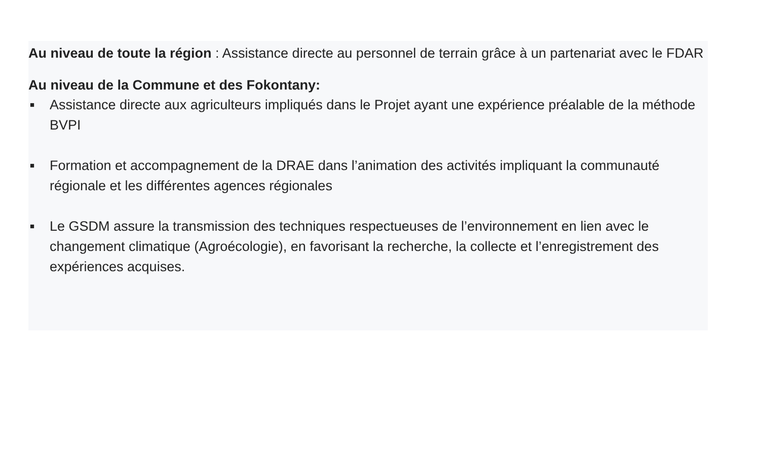Au niveau de toute la région : Assistance directe au personnel de terrain grâce à un partenariat avec le FDAR
Au niveau de la Commune et des Fokontany:
■ Assistance directe aux agriculteurs impliqués dans le Projet ayant une expérience préalable de la méthode BVPI
■ Formation et accompagnement de la DRAE dans l’animation des activités impliquant la communauté régionale et les différentes agences régionales
■ Le GSDM assure la transmission des techniques respectueuses de l’environnement en lien avec le changement climatique (Agroécologie), en favorisant la recherche, la collecte et l’enregistrement des expériences acquises.